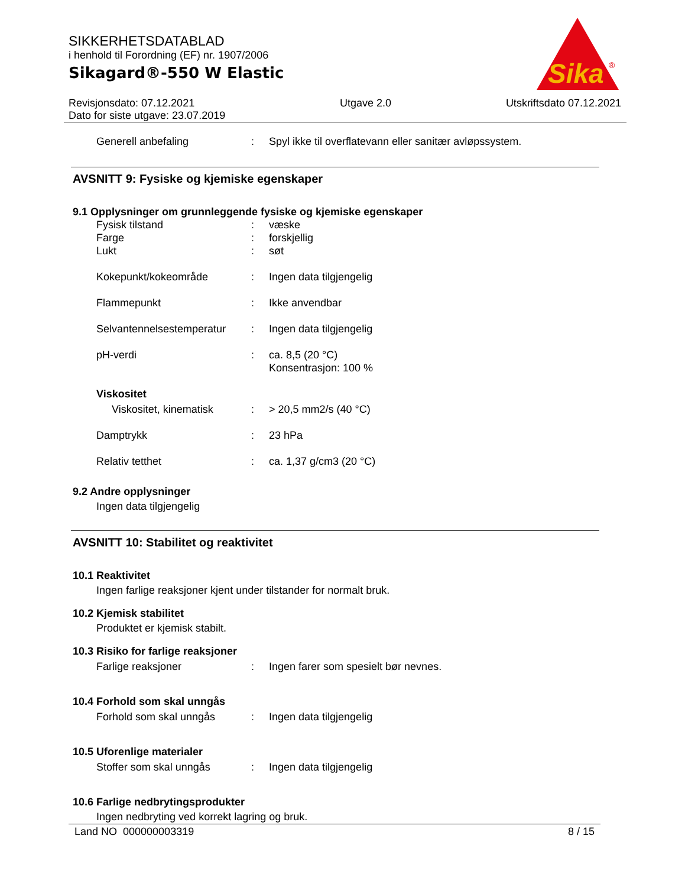SIKKERHETSDATABLAD
i henhold til Forordning (EF) nr. 1907/2006
Sikagard®-550 W Elastic
Sika
®
Revisjonsdato: 07.12.2021
Dato for siste utgave: 23.07.2019
Utgave 2.0 Utskriftsdato 07.12.2021
Generell anbefaling : Spyl ikke til overflatevann eller sanitær avløpssystem.
AVSNITT 9: Fysiske og kjemiske egenskaper
9.1 Opplysninger om grunnleggende fysiske og kjemiske egenskaper
Fysisk tilstand : væske
Farge : forskjellig
Lukt : søt
Kokepunkt/kokeområde : Ingen data tilgjengelig
Flammepunkt : Ikke anvendbar
Selvantennelsestemperatur
: Ingen data tilgjengelig
pH-verdi : ca. 8,5 (20 °C)
Konsentrasjon: 100 %
Viskositet
Viskositet, kinematisk
: > 20,5 mm2/s (40 °C)
Damptrykk : 23 hPa
Relativ tetthet : ca. 1,37 g/cm3 (20 °C)
9.2 Andre opplysninger
Ingen data tilgjengelig
AVSNITT 10: Stabilitet og reaktivitet
10.1 Reaktivitet
Ingen farlige reaksjoner kjent under tilstander for normalt bruk.
10.2 Kjemisk stabilitet
Produktet er kjemisk stabilt.
10.3 Risiko for farlige reaksjoner
Farlige reaksjoner : Ingen farer som spesielt bør nevnes.
10.4 Forhold som skal unngås
Forhold som skal unngås : Ingen data tilgjengelig
10.5 Uforenlige materialer
Stoffer som skal unngås : Ingen data tilgjengelig
10.6 Farlige nedbrytingsprodukter
Ingen nedbryting ved korrekt lagring og bruk.
Land NO 000000003319 8 / 15